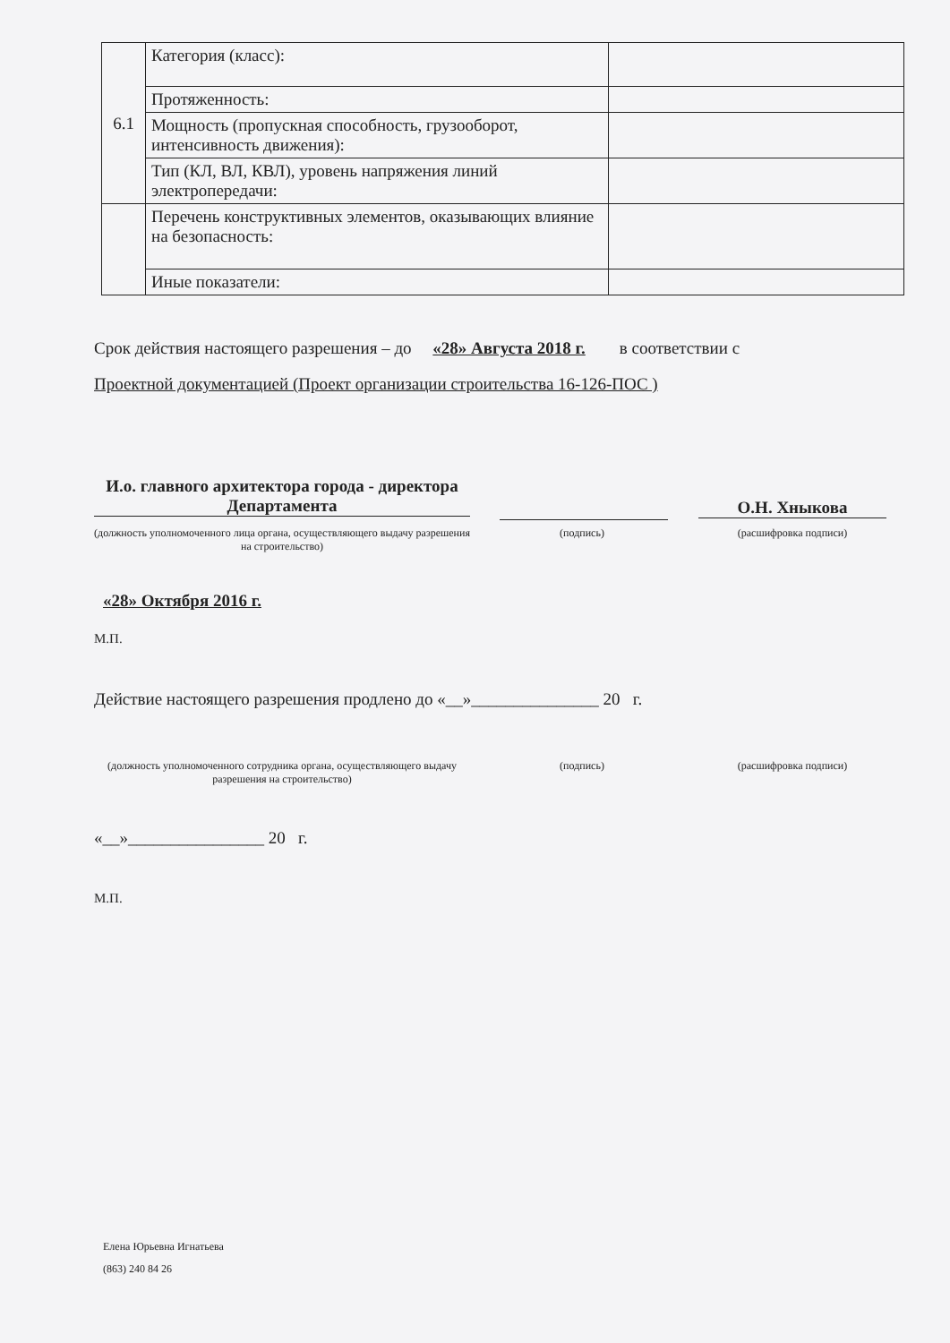| 6.1 | Категория (класс): | |
| | Протяженность: | |
| | Мощность (пропускная способность, грузооборот, интенсивность движения): | |
| | Тип (КЛ, ВЛ, КВЛ), уровень напряжения линий электропередачи: | |
| | Перечень конструктивных элементов, оказывающих влияние на безопасность: | |
| | Иные показатели: | |
Срок действия настоящего разрешения – до «28» Августа 2018 г. в соответствии с
Проектной документацией (Проект организации строительства 16-126-ПОС )
И.о. главного архитектора города - директора Департамента
О.Н. Хныкова
(должность уполномоченного лица органа, осуществляющего выдачу разрешения на строительство)
(подпись) (расшифровка подписи)
«28» Октября 2016 г.
М.П.
Действие настоящего разрешения продлено до «__»_______________ 20 г.
(должность уполномоченного сотрудника органа, осуществляющего выдачу разрешения на строительство)
(подпись) (расшифровка подписи)
«__»________________ 20 г.
М.П.
Елена Юрьевна Игнатьева
(863) 240 84 26